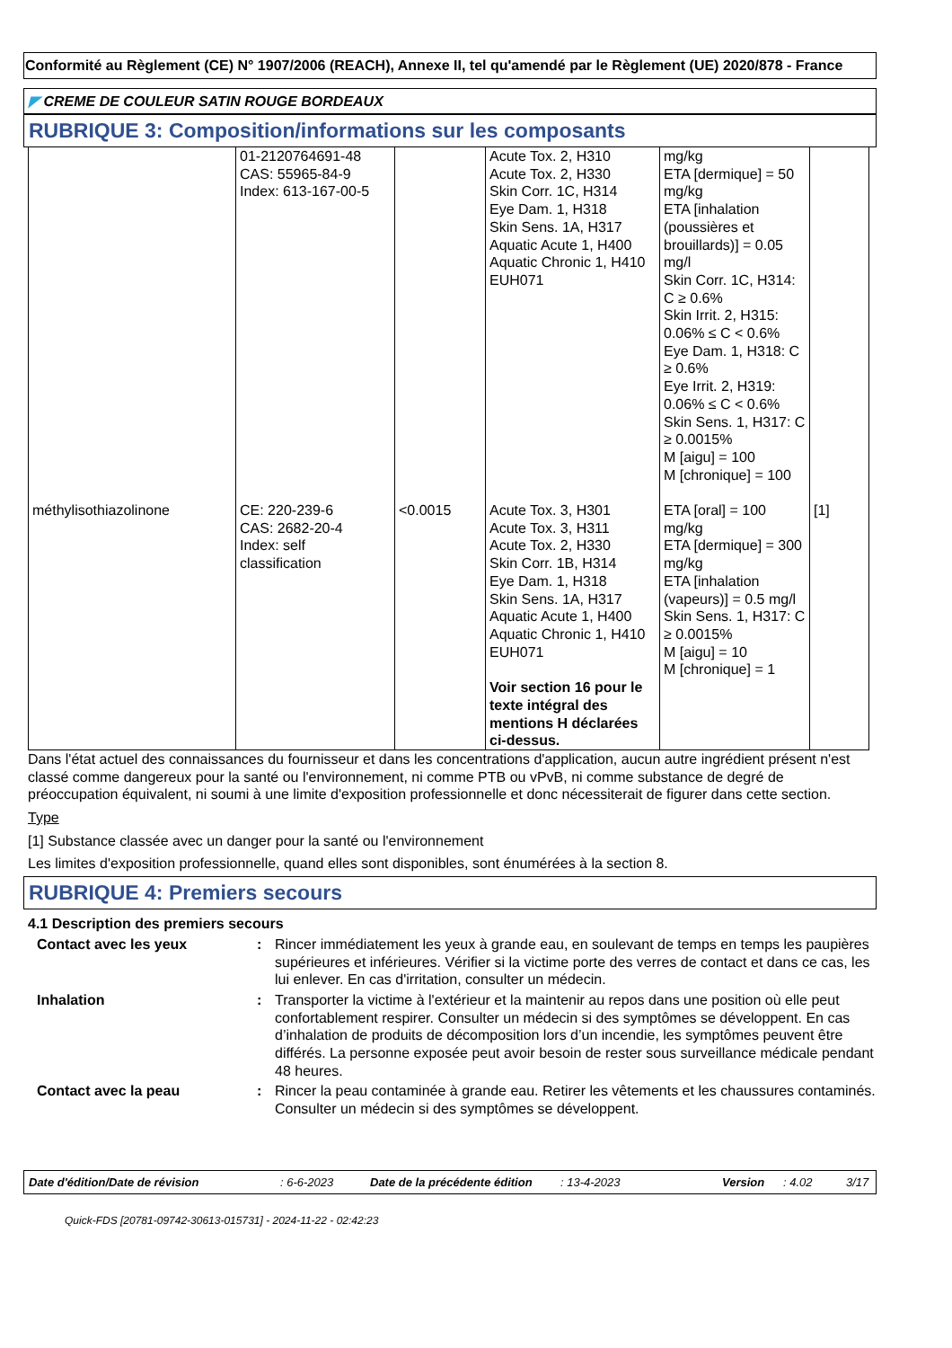Conformité au Règlement (CE) N° 1907/2006 (REACH), Annexe II, tel qu'amendé par le Règlement (UE) 2020/878 - France
◤ CREME DE COULEUR SATIN ROUGE BORDEAUX
RUBRIQUE 3: Composition/informations sur les composants
| | 01-2120764691-48 CAS: 55965-84-9 Index: 613-167-00-5 | | Acute Tox. 2, H310 Acute Tox. 2, H330 Skin Corr. 1C, H314 Eye Dam. 1, H318 Skin Sens. 1A, H317 Aquatic Acute 1, H400 Aquatic Chronic 1, H410 EUH071 | mg/kg ETA [dermique] = 50 mg/kg ETA [inhalation (poussières et brouillards)] = 0.05 mg/l Skin Corr. 1C, H314: C ≥ 0.6% Skin Irrit. 2, H315: 0.06% ≤ C < 0.6% Eye Dam. 1, H318: C ≥ 0.6% Eye Irrit. 2, H319: 0.06% ≤ C < 0.6% Skin Sens. 1, H317: C ≥ 0.0015% M [aigu] = 100 M [chronique] = 100 | |
| méthylisothiazolinone | CE: 220-239-6 CAS: 2682-20-4 Index: self classification | <0.0015 | Acute Tox. 3, H301 Acute Tox. 3, H311 Acute Tox. 2, H330 Skin Corr. 1B, H314 Eye Dam. 1, H318 Skin Sens. 1A, H317 Aquatic Acute 1, H400 Aquatic Chronic 1, H410 EUH071 Voir section 16 pour le texte intégral des mentions H déclarées ci-dessus. | ETA [oral] = 100 mg/kg ETA [dermique] = 300 mg/kg ETA [inhalation (vapeurs)] = 0.5 mg/l Skin Sens. 1, H317: C ≥ 0.0015% M [aigu] = 10 M [chronique] = 1 | [1] |
Dans l'état actuel des connaissances du fournisseur et dans les concentrations d'application, aucun autre ingrédient présent n'est classé comme dangereux pour la santé ou l'environnement, ni comme PTB ou vPvB, ni comme substance de degré de préoccupation équivalent, ni soumi à une limite d'exposition professionnelle et donc nécessiterait de figurer dans cette section.
Type
[1] Substance classée avec un danger pour la santé ou l'environnement
Les limites d'exposition professionnelle, quand elles sont disponibles, sont énumérées à la section 8.
RUBRIQUE 4: Premiers secours
4.1 Description des premiers secours
Contact avec les yeux : Rincer immédiatement les yeux à grande eau, en soulevant de temps en temps les paupières supérieures et inférieures. Vérifier si la victime porte des verres de contact et dans ce cas, les lui enlever. En cas d'irritation, consulter un médecin.
Inhalation : Transporter la victime à l'extérieur et la maintenir au repos dans une position où elle peut confortablement respirer. Consulter un médecin si des symptômes se développent. En cas d’inhalation de produits de décomposition lors d’un incendie, les symptômes peuvent être différés. La personne exposée peut avoir besoin de rester sous surveillance médicale pendant 48 heures.
Contact avec la peau : Rincer la peau contaminée à grande eau. Retirer les vêtements et les chaussures contaminés. Consulter un médecin si des symptômes se développent.
Date d'édition/Date de révision: 6-6-2023 Date de la précédente édition: 13-4-2023 Version: 4.02 3/17
Quick-FDS [20781-09742-30613-015731] - 2024-11-22 - 02:42:23